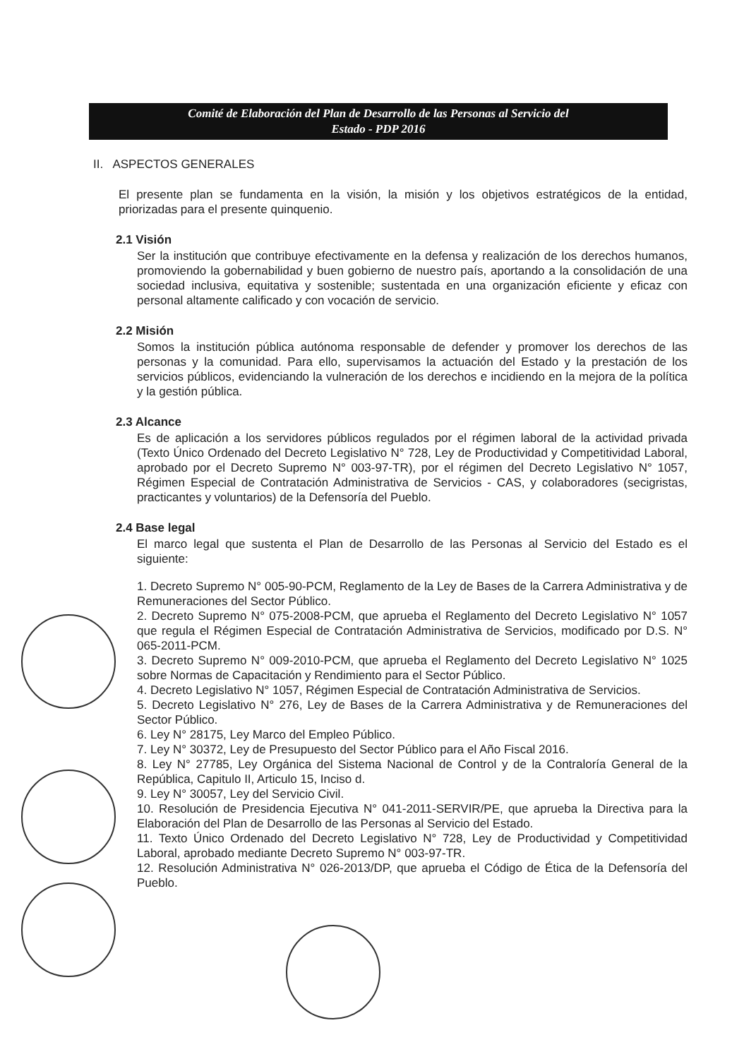Comité de Elaboración del Plan de Desarrollo de las Personas al Servicio del
Estado - PDP 2016
II. ASPECTOS GENERALES
El presente plan se fundamenta en la visión, la misión y los objetivos estratégicos de la entidad, priorizadas para el presente quinquenio.
2.1 Visión
Ser la institución que contribuye efectivamente en la defensa y realización de los derechos humanos, promoviendo la gobernabilidad y buen gobierno de nuestro país, aportando a la consolidación de una sociedad inclusiva, equitativa y sostenible; sustentada en una organización eficiente y eficaz con personal altamente calificado y con vocación de servicio.
2.2 Misión
Somos la institución pública autónoma responsable de defender y promover los derechos de las personas y la comunidad. Para ello, supervisamos la actuación del Estado y la prestación de los servicios públicos, evidenciando la vulneración de los derechos e incidiendo en la mejora de la política y la gestión pública.
2.3 Alcance
Es de aplicación a los servidores públicos regulados por el régimen laboral de la actividad privada (Texto Único Ordenado del Decreto Legislativo N° 728, Ley de Productividad y Competitividad Laboral, aprobado por el Decreto Supremo N° 003-97-TR), por el régimen del Decreto Legislativo N° 1057, Régimen Especial de Contratación Administrativa de Servicios - CAS, y colaboradores (secigristas, practicantes y voluntarios) de la Defensoría del Pueblo.
2.4 Base legal
El marco legal que sustenta el Plan de Desarrollo de las Personas al Servicio del Estado es el siguiente:
1. Decreto Supremo N° 005-90-PCM, Reglamento de la Ley de Bases de la Carrera Administrativa y de Remuneraciones del Sector Público.
2. Decreto Supremo N° 075-2008-PCM, que aprueba el Reglamento del Decreto Legislativo N° 1057 que regula el Régimen Especial de Contratación Administrativa de Servicios, modificado por D.S. N° 065-2011-PCM.
3. Decreto Supremo N° 009-2010-PCM, que aprueba el Reglamento del Decreto Legislativo N° 1025 sobre Normas de Capacitación y Rendimiento para el Sector Público.
4. Decreto Legislativo N° 1057, Régimen Especial de Contratación Administrativa de Servicios.
5. Decreto Legislativo N° 276, Ley de Bases de la Carrera Administrativa y de Remuneraciones del Sector Público.
6. Ley N° 28175, Ley Marco del Empleo Público.
7. Ley N° 30372, Ley de Presupuesto del Sector Público para el Año Fiscal 2016.
8. Ley N° 27785, Ley Orgánica del Sistema Nacional de Control y de la Contraloría General de la República, Capitulo II, Articulo 15, Inciso d.
9. Ley N° 30057, Ley del Servicio Civil.
10. Resolución de Presidencia Ejecutiva N° 041-2011-SERVIR/PE, que aprueba la Directiva para la Elaboración del Plan de Desarrollo de las Personas al Servicio del Estado.
11. Texto Único Ordenado del Decreto Legislativo N° 728, Ley de Productividad y Competitividad Laboral, aprobado mediante Decreto Supremo N° 003-97-TR.
12. Resolución Administrativa N° 026-2013/DP, que aprueba el Código de Ética de la Defensoría del Pueblo.